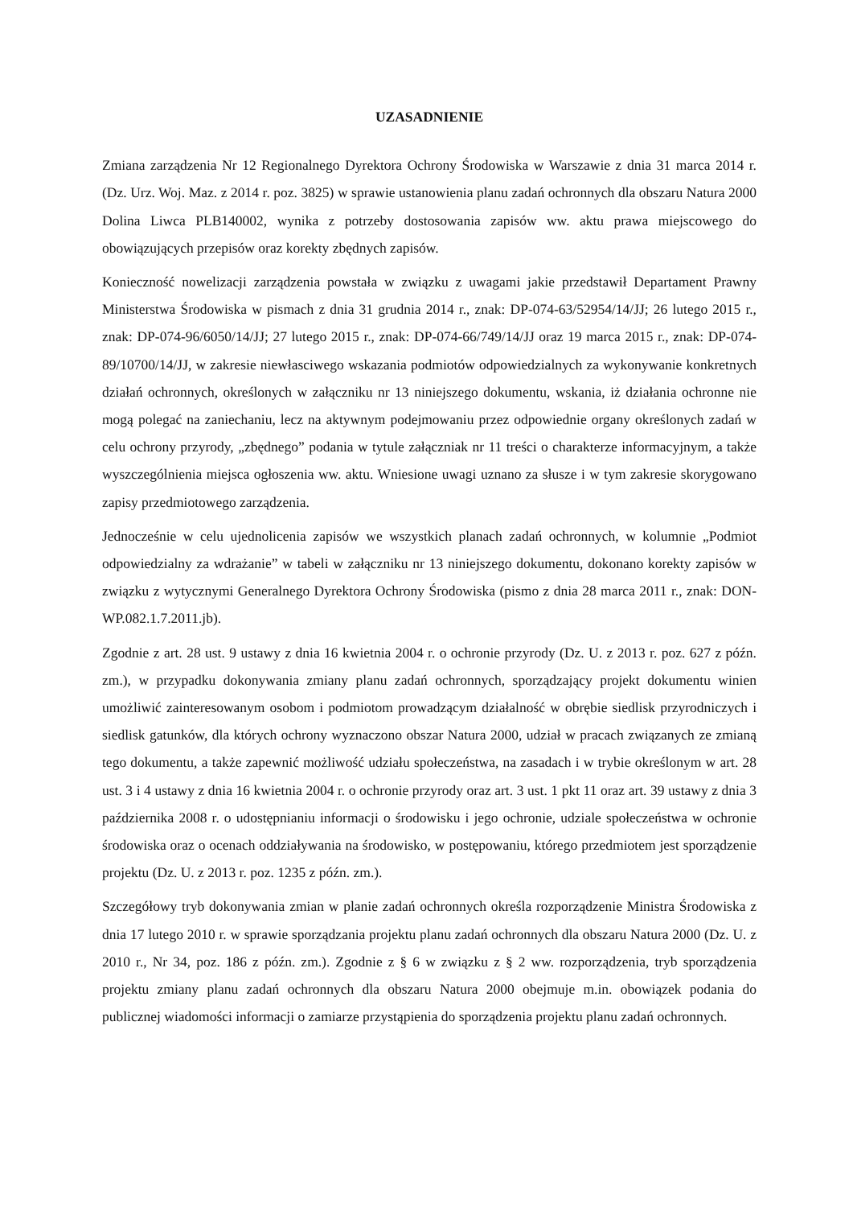UZASADNIENIE
Zmiana zarządzenia Nr 12 Regionalnego Dyrektora Ochrony Środowiska w Warszawie z dnia 31 marca 2014 r. (Dz. Urz. Woj. Maz. z 2014 r. poz. 3825) w sprawie ustanowienia planu zadań ochronnych dla obszaru Natura 2000 Dolina Liwca PLB140002, wynika z potrzeby dostosowania zapisów ww. aktu prawa miejscowego do obowiązujących przepisów oraz korekty zbędnych zapisów.
Konieczność nowelizacji zarządzenia powstała w związku z uwagami jakie przedstawił Departament Prawny Ministerstwa Środowiska w pismach z dnia 31 grudnia 2014 r., znak: DP-074-63/52954/14/JJ; 26 lutego 2015 r., znak: DP-074-96/6050/14/JJ; 27 lutego 2015 r., znak: DP-074-66/749/14/JJ oraz 19 marca 2015 r., znak: DP-074-89/10700/14/JJ, w zakresie niewłasciwego wskazania podmiotów odpowiedzialnych za wykonywanie konkretnych działań ochronnych, określonych w załączniku nr 13 niniejszego dokumentu, wskania, iż działania ochronne nie mogą polegać na zaniechaniu, lecz na aktywnym podejmowaniu przez odpowiednie organy określonych zadań w celu ochrony przyrody, „zbędnego” podania w tytule załączniak nr 11 treści o charakterze informacyjnym, a także wyszczególnienia miejsca ogłoszenia ww. aktu. Wniesione uwagi uznano za słusze i w tym zakresie skorygowano zapisy przedmiotowego zarządzenia.
Jednocześnie w celu ujednolicenia zapisów we wszystkich planach zadań ochronnych, w kolumnie „Podmiot odpowiedzialny za wdrażanie” w tabeli w załączniku nr 13 niniejszego dokumentu, dokonano korekty zapisów w związku z wytycznymi Generalnego Dyrektora Ochrony Środowiska (pismo z dnia 28 marca 2011 r., znak: DON-WP.082.1.7.2011.jb).
Zgodnie z art. 28 ust. 9 ustawy z dnia 16 kwietnia 2004 r. o ochronie przyrody (Dz. U. z 2013 r. poz. 627 z późn. zm.), w przypadku dokonywania zmiany planu zadań ochronnych, sporządzający projekt dokumentu winien umożliwić zainteresowanym osobom i podmiotom prowadzącym działalność w obrębie siedlisk przyrodniczych i siedlisk gatunków, dla których ochrony wyznaczono obszar Natura 2000, udział w pracach związanych ze zmianą tego dokumentu, a także zapewnić możliwość udziału społeczeństwa, na zasadach i w trybie określonym w art. 28 ust. 3 i 4 ustawy z dnia 16 kwietnia 2004 r. o ochronie przyrody oraz art. 3 ust. 1 pkt 11 oraz art. 39 ustawy z dnia 3 października 2008 r. o udostępnianiu informacji o środowisku i jego ochronie, udziale społeczeństwa w ochronie środowiska oraz o ocenach oddziaływania na środowisko, w postępowaniu, którego przedmiotem jest sporządzenie projektu (Dz. U. z 2013 r. poz. 1235 z późn. zm.).
Szczegółowy tryb dokonywania zmian w planie zadań ochronnych określa rozporządzenie Ministra Środowiska z dnia 17 lutego 2010 r. w sprawie sporządzania projektu planu zadań ochronnych dla obszaru Natura 2000 (Dz. U. z 2010 r., Nr 34, poz. 186 z późn. zm.). Zgodnie z § 6 w związku z § 2 ww. rozporządzenia, tryb sporządzenia projektu zmiany planu zadań ochronnych dla obszaru Natura 2000 obejmuje m.in. obowiązek podania do publicznej wiadomości informacji o zamiarze przystąpienia do sporządzenia projektu planu zadań ochronnych.